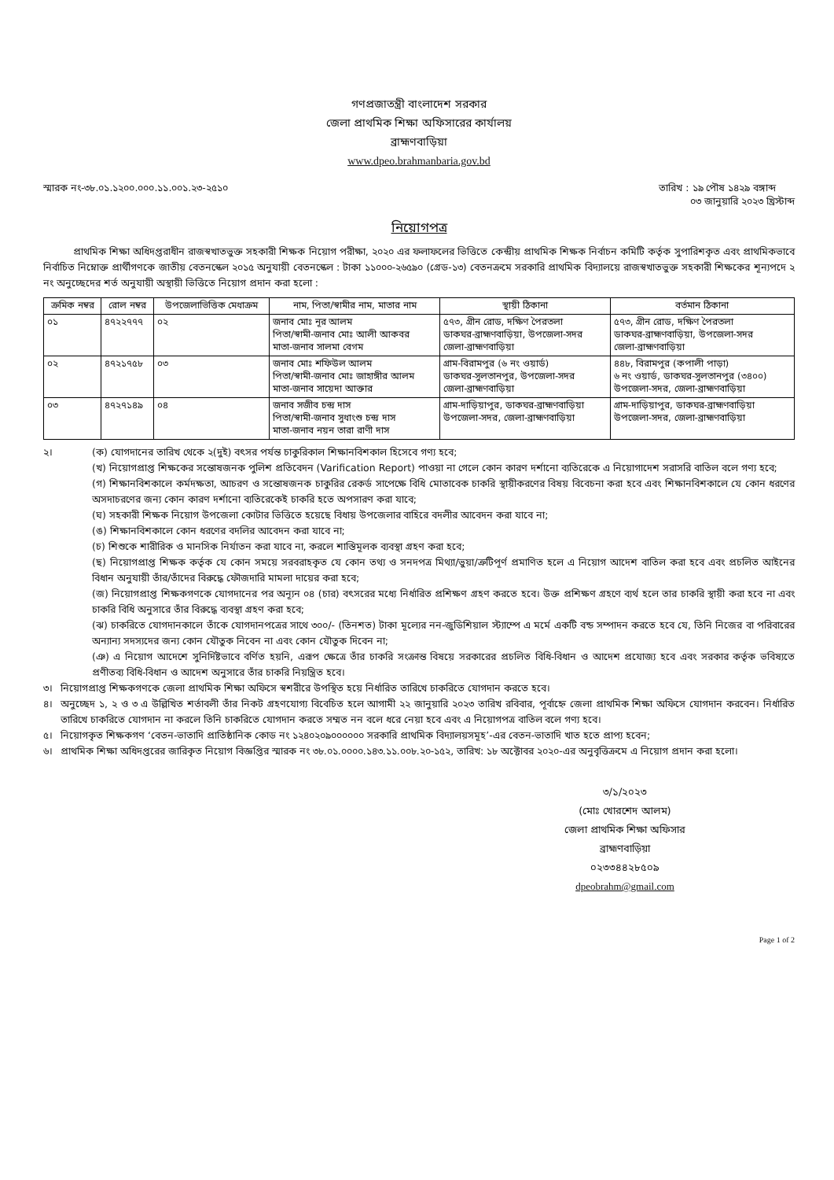গণপ্রজাতন্ত্রী বাংলাদেশ সরকার
জেলা প্রাথমিক শিক্ষা অফিসারের কার্যালয়
ব্রাহ্মণবাড়িয়া
www.dpeo.brahmanbaria.gov.bd
স্মারক নং-৩৮.০১.১২০০.০০০.১১.০০১.২৩-২৫১০
তারিখ : ১৯ পৌষ ১৪২৯ বঙ্গাব্দ
০৩ জানুয়ারি ২০২৩ খ্রিস্টাব্দ
নিয়োগপত্র
প্রাথমিক শিক্ষা অধিদপ্তরাধীন রাজস্বখাতভুক্ত সহকারী শিক্ষক নিয়োগ পরীক্ষা, ২০২০ এর ফলাফলের ভিত্তিতে কেন্দ্রীয় প্রাথমিক শিক্ষক নির্বাচন কমিটি কর্তৃক সুপারিশকৃত এবং প্রাথমিকভাবে নির্বাচিত নিম্নোক্ত প্রার্থীগণকে জাতীয় বেতনস্কেল ২০১৫ অনুযায়ী বেতনস্কেল : টাকা ১১০০০-২৬৫৯০ (গ্রেড-১৩) বেতনক্রমে সরকারি প্রাথমিক বিদ্যালয়ে রাজস্বখাতভুক্ত সহকারী শিক্ষকের শূন্যপদে ২ নং অনুচ্ছেদের শর্ত অনুযায়ী অস্থায়ী ভিত্তিতে নিয়োগ প্রদান করা হলো :
| ক্রমিক নম্বর | রোল নম্বর | উপজেলাভিত্তিক মেধাক্রম | নাম, পিতা/স্বামীর নাম, মাতার নাম | স্থায়ী ঠিকানা | বর্তমান ঠিকানা |
| --- | --- | --- | --- | --- | --- |
| ০১ | ৪৭২২৭৭৭ | ০২ | জনাব মোঃ নূর আলম পিতা/স্বামী-জনাব মোঃ আলী আকবর মাতা-জনাব সালমা বেগম | ৫৭৩, গ্রীন রোড, দক্ষিণ পৈরতলা ডাকঘর-ব্রাহ্মণবাড়িয়া, উপজেলা-সদর জেলা-ব্রাহ্মণবাড়িয়া | ৫৭৩, গ্রীন রোড, দক্ষিণ পৈরতলা ডাকঘর-ব্রাহ্মণবাড়িয়া, উপজেলা-সদর জেলা-ব্রাহ্মণবাড়িয়া |
| ০২ | ৪৭২১৭৫৮ | ০৩ | জনাব মোঃ শফিউল আলম পিতা/স্বামী-জনাব মোঃ জাহাঙ্গীর আলম মাতা-জনাব সায়েদা আক্তার | গ্রাম-বিরামপুর (৬ নং ওয়ার্ড) ডাকঘর-সুলতানপুর, উপজেলা-সদর জেলা-ব্রাহ্মণবাড়িয়া | ৪৪৮, বিরামপুর (কপালী পাড়া) ৬ নং ওয়ার্ড, ডাকঘর-সুলতানপুর (৩৪০০) উপজেলা-সদর, জেলা-ব্রাহ্মণবাড়িয়া |
| ০৩ | ৪৭২৭১৪৯ | ০৪ | জনাব সজীব চন্দ্র দাস পিতা/স্বামী-জনাব সুধাংশু চন্দ্র দাস মাতা-জনাব নয়ন তারা রাণী দাস | গ্রাম-দাড়িয়াপুর, ডাকঘর-ব্রাহ্মণবাড়িয়া উপজেলা-সদর, জেলা-ব্রাহ্মণবাড়িয়া | গ্রাম-দাড়িয়াপুর, ডাকঘর-ব্রাহ্মণবাড়িয়া উপজেলা-সদর, জেলা-ব্রাহ্মণবাড়িয়া |
২।
(ক) যোগদানের তারিখ থেকে ২(দুই) বৎসর পর্যন্ত চাকুরিকাল শিক্ষানবিশকাল হিসেবে গণ্য হবে;
(খ) নিয়োগপ্রাপ্ত শিক্ষকের সন্তোষজনক পুলিশ প্রতিবেদন (Varification Report) পাওয়া না গেলে কোন কারণ দর্শানো ব্যতিরেকে এ নিয়োগাদেশ সরাসরি বাতিল বলে গণ্য হবে;
(গ) শিক্ষানবিশকালে কর্মদক্ষতা, আচরণ ও সন্তোষজনক চাকুরির রেকর্ড সাপেক্ষে বিধি মোতাবেক চাকরি স্থায়ীকরণের বিষয় বিবেচনা করা হবে এবং শিক্ষানবিশকালে যে কোন ধরণের অসদাচরণের জন্য কোন কারণ দর্শানো ব্যতিরেকেই চাকরি হতে অপসারণ করা যাবে;
(ঘ) সহকারী শিক্ষক নিয়োগ উপজেলা কোটার ভিত্তিতে হয়েছে বিধায় উপজেলার বাহিরে বদলীর আবেদন করা যাবে না;
(ঙ) শিক্ষানবিশকালে কোন ধরণের বদলির আবেদন করা যাবে না;
(চ) শিশুকে শারীরিক ও মানসিক নির্যাতন করা যাবে না, করলে শাস্তিমূলক ব্যবস্থা গ্রহণ করা হবে;
(ছ) নিয়োগপ্রাপ্ত শিক্ষক কর্তৃক যে কোন সময়ে সরবরাহকৃত যে কোন তথ্য ও সনদপত্র মিথ্যা/ভুয়া/ত্রুটিপূর্ণ প্রমাণিত হলে এ নিয়োগ আদেশ বাতিল করা হবে এবং প্রচলিত আইনের বিধান অনুযায়ী তাঁর/তাঁদের বিরুদ্ধে ফৌজদারি মামলা দায়ের করা হবে;
(জ) নিয়োগপ্রাপ্ত শিক্ষকগণকে যোগদানের পর অন্যূন ০৪ (চার) বৎসরের মধ্যে নির্ধারিত প্রশিক্ষণ গ্রহণ করতে হবে। উক্ত প্রশিক্ষণ গ্রহণে ব্যর্থ হলে তার চাকরি স্থায়ী করা হবে না এবং চাকরি বিধি অনুসারে তাঁর বিরুদ্ধে ব্যবস্থা গ্রহণ করা হবে;
(ঝ) চাকরিতে যোগদানকালে তাঁকে যোগদানপত্রের সাথে ৩০০/- (তিনশত) টাকা মূল্যের নন-জুডিশিয়াল স্ট্যাম্পে এ মর্মে একটি বন্ড সম্পাদন করতে হবে যে, তিনি নিজের বা পরিবারের অন্যান্য সদস্যদের জন্য কোন যৌতুক নিবেন না এবং কোন যৌতুক দিবেন না;
(ঞ) এ নিয়োগ আদেশে সুনির্দিষ্টভাবে বর্ণিত হয়নি, এরূপ ক্ষেত্রে তাঁর চাকরি সংক্রান্ত বিষয়ে সরকারের প্রচলিত বিধি-বিধান ও আদেশ প্রযোজ্য হবে এবং সরকার কর্তৃক ভবিষ্যতে প্রণীতব্য বিধি-বিধান ও আদেশ অনুসারে তাঁর চাকরি নিয়ন্ত্রিত হবে।
৩।
নিয়োগপ্রাপ্ত শিক্ষকগণকে জেলা প্রাথমিক শিক্ষা অফিসে স্বশরীরে উপস্থিত হয়ে নির্ধারিত তারিখে চাকরিতে যোগদান করতে হবে।
৪।
অনুচ্ছেদ ১, ২ ও ৩ এ উল্লিখিত শর্তাবলী তাঁর নিকট গ্রহণযোগ্য বিবেচিত হলে আগামী ২২ জানুয়ারি ২০২৩ তারিখ রবিবার, পূর্বাহ্নে জেলা প্রাথমিক শিক্ষা অফিসে যোগদান করবেন। নির্ধারিত তারিখে চাকরিতে যোগদান না করলে তিনি চাকরিতে যোগদান করতে সম্মত নন বলে ধরে নেয়া হবে এবং এ নিয়োগপত্র বাতিল বলে গণ্য হবে।
৫।
নিয়োগকৃত শিক্ষকগণ ‘বেতন-ভাতাদি প্রাতিষ্ঠানিক কোড নং ১২৪০২০৯০০০০০০ সরকারি প্রাথমিক বিদ্যালয়সমূহ’-এর বেতন-ভাতাদি খাত হতে প্রাপ্য হবেন;
৬।
প্রাথমিক শিক্ষা অধিদপ্তরের জারিকৃত নিয়োগ বিজ্ঞপ্তির স্মারক নং ৩৮.০১.০০০০.১৪৩.১১.০০৮.২০-১৫২, তারিখ: ১৮ অক্টোবর ২০২০-এর অনুবৃত্তিক্রমে এ নিয়োগ প্রদান করা হলো।
৩/১/২০২৩
(মোঃ খোরশেদ আলম)
জেলা প্রাথমিক শিক্ষা অফিসার
ব্রাহ্মণবাড়িয়া
০২৩৩৪৪২৮৫০৯
dpeobrahm@gmail.com
Page 1 of 2